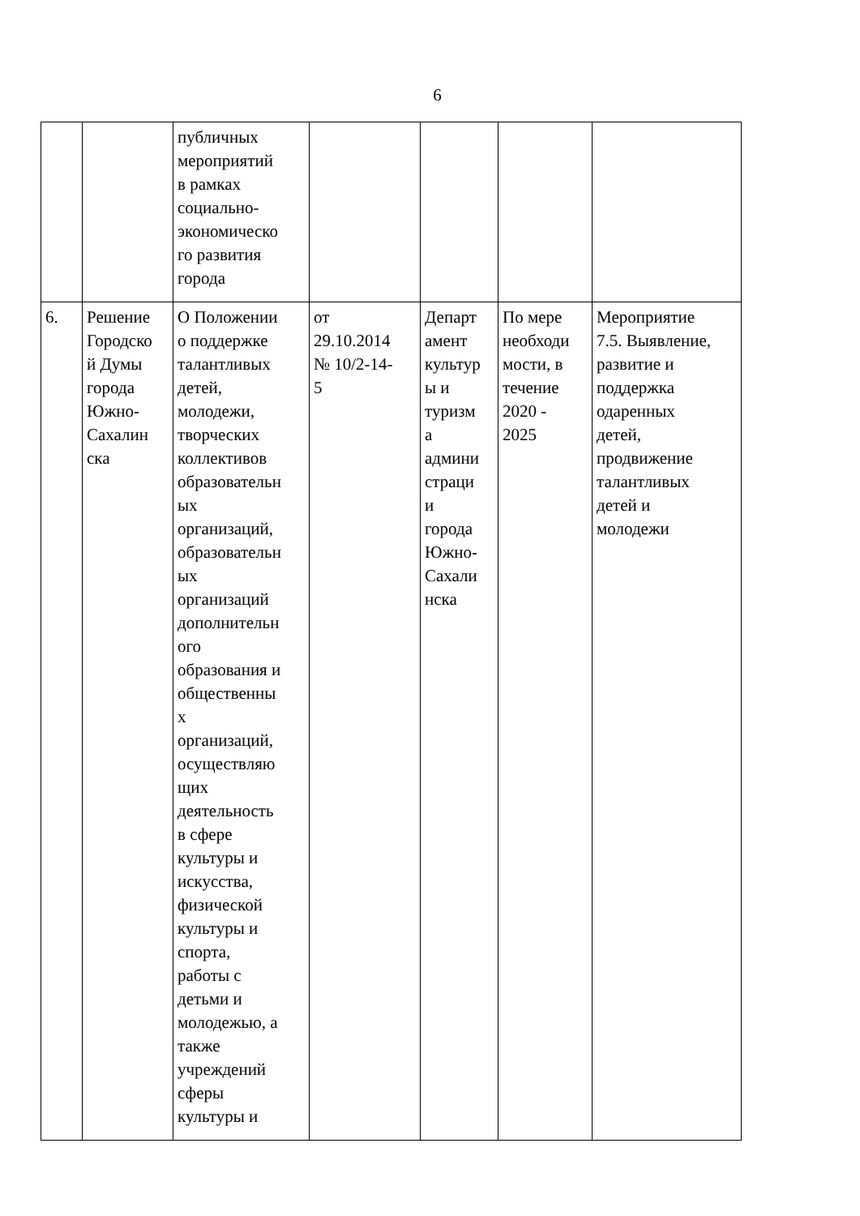6
| | | публичных мероприятий в рамках социально- экономическо го развития города | | | | |
| 6. | Решение Городско й Думы города Южно- Сахалин ска | О Положении о поддержке талантливых детей, молодежи, творческих коллективов образовательн ых организаций, образовательн ых организаций дополнительн ого образования и общественны х организаций, осуществляю щих деятельность в сфере культуры и искусства, физической культуры и спорта, работы с детьми и молодежью, а также учреждений сферы культуры и | от 29.10.2014 № 10/2-14- 5 | Департ амент культур ы и туризм а админи страци и города Южно- Сахали нска | По мере необходи мости, в течение 2020 - 2025 | Мероприятие 7.5. Выявление, развитие и поддержка одаренных детей, продвижение талантливых детей и молодежи |